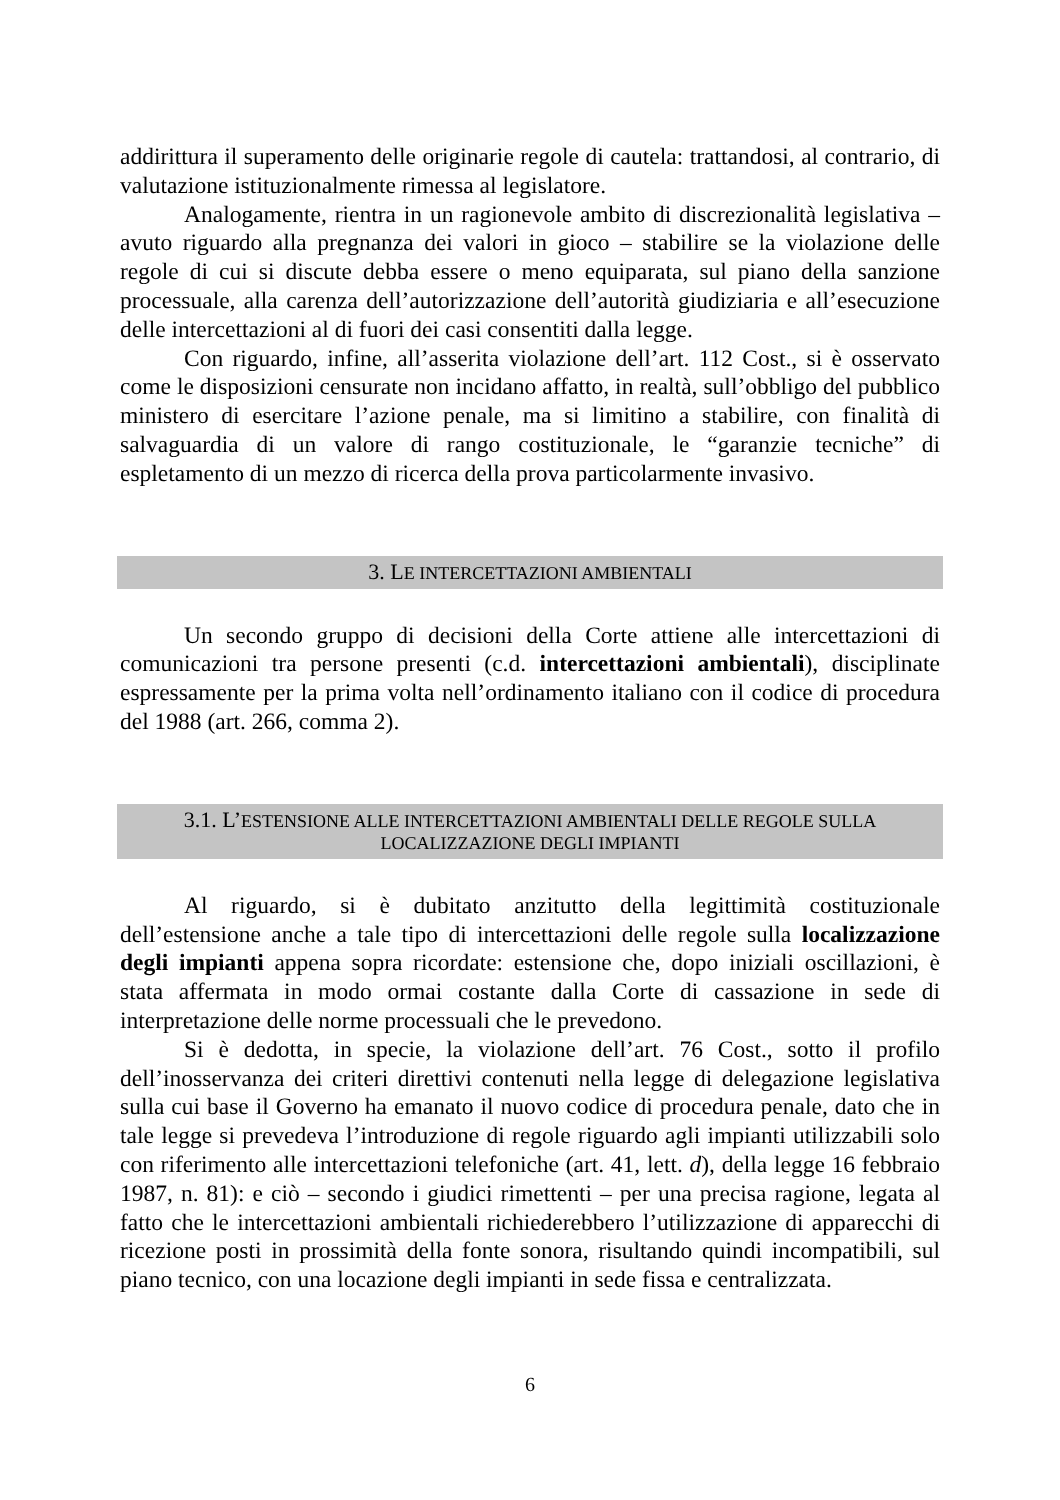addirittura il superamento delle originarie regole di cautela: trattandosi, al contrario, di valutazione istituzionalmente rimessa al legislatore.
Analogamente, rientra in un ragionevole ambito di discrezionalità legislativa – avuto riguardo alla pregnanza dei valori in gioco – stabilire se la violazione delle regole di cui si discute debba essere o meno equiparata, sul piano della sanzione processuale, alla carenza dell’autorizzazione dell’autorità giudiziaria e all’esecuzione delle intercettazioni al di fuori dei casi consentiti dalla legge.
Con riguardo, infine, all’asserita violazione dell’art. 112 Cost., si è osservato come le disposizioni censurate non incidano affatto, in realtà, sull’obbligo del pubblico ministero di esercitare l’azione penale, ma si limitino a stabilire, con finalità di salvaguardia di un valore di rango costituzionale, le “garanzie tecniche” di espletamento di un mezzo di ricerca della prova particolarmente invasivo.
3. LE INTERCETTAZIONI AMBIENTALI
Un secondo gruppo di decisioni della Corte attiene alle intercettazioni di comunicazioni tra persone presenti (c.d. intercettazioni ambientali), disciplinate espressamente per la prima volta nell’ordinamento italiano con il codice di procedura del 1988 (art. 266, comma 2).
3.1. L’ESTENSIONE ALLE INTERCETTAZIONI AMBIENTALI DELLE REGOLE SULLA LOCALIZZAZIONE DEGLI IMPIANTI
Al riguardo, si è dubitato anzitutto della legittimità costituzionale dell’estensione anche a tale tipo di intercettazioni delle regole sulla localizzazione degli impianti appena sopra ricordate: estensione che, dopo iniziali oscillazioni, è stata affermata in modo ormai costante dalla Corte di cassazione in sede di interpretazione delle norme processuali che le prevedono.
Si è dedotta, in specie, la violazione dell’art. 76 Cost., sotto il profilo dell’inosservanza dei criteri direttivi contenuti nella legge di delegazione legislativa sulla cui base il Governo ha emanato il nuovo codice di procedura penale, dato che in tale legge si prevedeva l’introduzione di regole riguardo agli impianti utilizzabili solo con riferimento alle intercettazioni telefoniche (art. 41, lett. d), della legge 16 febbraio 1987, n. 81): e ciò – secondo i giudici rimettenti – per una precisa ragione, legata al fatto che le intercettazioni ambientali richiederebbero l’utilizzazione di apparecchi di ricezione posti in prossimità della fonte sonora, risultando quindi incompatibili, sul piano tecnico, con una locazione degli impianti in sede fissa e centralizzata.
6